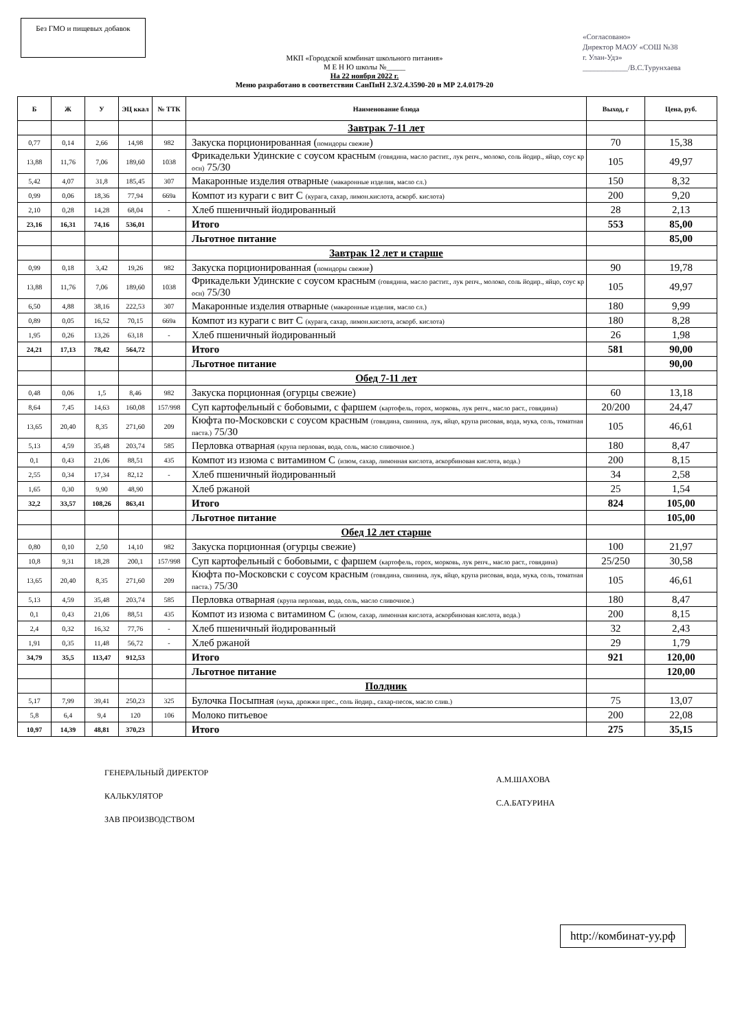Без ГМО и пищевых добавок
«Согласовано»
Директор МАОУ «СОШ №38
г. Улан-Удэ»
____________/В.С.Турунхаева
МКП «Городской комбинат школьного питания»
М Е Н Ю школы №_____
На 22 ноября 2022 г.
Меню разработано в соответствии СанПиН 2.3/2.4.3590-20 и МР 2.4.0179-20
| Б | Ж | У | ЭЦ ккал | № ТТК | Наименование блюда | Выход, г | Цена, руб. |
| --- | --- | --- | --- | --- | --- | --- | --- |
| | | | | | Завтрак 7-11 лет | | |
| 0,77 | 0,14 | 2,66 | 14,98 | 982 | Закуска порционированная ( помидоры свежие ) | 70 | 15,38 |
| 13,88 | 11,76 | 7,06 | 189,60 | 1038 | Фрикадельки Удинские с соусом красным (говядина, масло растит., лук репч., молоко, соль йодир., яйцо, соус кр осн) 75/30 | 105 | 49,97 |
| 5,42 | 4,07 | 31,8 | 185,45 | 307 | Макаронные изделия отварные (макаронные изделия, масло сл.) | 150 | 8,32 |
| 0,99 | 0,06 | 18,36 | 77,94 | 669а | Компот из кураги с вит С (курага, сахар, лимон.кислота, аскорб. кислота) | 200 | 9,20 |
| 2,10 | 0,28 | 14,28 | 68,04 | - | Хлеб пшеничный йодированный | 28 | 2,13 |
| 23,16 | 16,31 | 74,16 | 536,01 | | Итого | 553 | 85,00 |
| | | | | | Льготное питание | | 85,00 |
| | | | | | Завтрак 12 лет и старше | | |
| 0,99 | 0,18 | 3,42 | 19,26 | 982 | Закуска порционированная ( помидоры свежие ) | 90 | 19,78 |
| 13,88 | 11,76 | 7,06 | 189,60 | 1038 | Фрикадельки Удинские с соусом красным (говядина, масло растит., лук репч., молоко, соль йодир., яйцо, соус кр осн) 75/30 | 105 | 49,97 |
| 6,50 | 4,88 | 38,16 | 222,53 | 307 | Макаронные изделия отварные (макаронные изделия, масло сл.) | 180 | 9,99 |
| 0,89 | 0,05 | 16,52 | 70,15 | 669а | Компот из кураги с вит С (курага, сахар, лимон.кислота, аскорб. кислота) | 180 | 8,28 |
| 1,95 | 0,26 | 13,26 | 63,18 | - | Хлеб пшеничный йодированный | 26 | 1,98 |
| 24,21 | 17,13 | 78,42 | 564,72 | | Итого | 581 | 90,00 |
| | | | | | Льготное питание | | 90,00 |
| | | | | | Обед 7-11 лет | | |
| 0,48 | 0,06 | 1,5 | 8,46 | 982 | Закуска порционная (огурцы свежие) | 60 | 13,18 |
| 8,64 | 7,45 | 14,63 | 160,08 | 157/998 | Суп картофельный с бобовыми, с фаршем (картофель, горох, морковь, лук репч., масло раст., говядина) | 20/200 | 24,47 |
| 13,65 | 20,40 | 8,35 | 271,60 | 209 | Кюфта по-Московски с соусом красным (говядина, свинина, лук, яйцо, крупа рисовая, вода, мука, соль, томатная паста.) 75/30 | 105 | 46,61 |
| 5,13 | 4,59 | 35,48 | 203,74 | 585 | Перловка отварная (крупа перловая, вода, соль, масло сливочное.) | 180 | 8,47 |
| 0,1 | 0,43 | 21,06 | 88,51 | 435 | Компот из изюма с витамином С (изюм, сахар, лимонная кислота, аскорбиновая кислота, вода.) | 200 | 8,15 |
| 2,55 | 0,34 | 17,34 | 82,12 | - | Хлеб пшеничный йодированный | 34 | 2,58 |
| 1,65 | 0,30 | 9,90 | 48,90 | | Хлеб ржаной | 25 | 1,54 |
| 32,2 | 33,57 | 108,26 | 863,41 | | Итого | 824 | 105,00 |
| | | | | | Льготное питание | | 105,00 |
| | | | | | Обед 12 лет старше | | |
| 0,80 | 0,10 | 2,50 | 14,10 | 982 | Закуска порционная (огурцы свежие) | 100 | 21,97 |
| 10,8 | 9,31 | 18,28 | 200,1 | 157/998 | Суп картофельный с бобовыми, с фаршем (картофель, горох, морковь, лук репч., масло раст., говядина) | 25/250 | 30,58 |
| 13,65 | 20,40 | 8,35 | 271,60 | 209 | Кюфта по-Московски с соусом красным (говядина, свинина, лук, яйцо, крупа рисовая, вода, мука, соль, томатная паста.) 75/30 | 105 | 46,61 |
| 5,13 | 4,59 | 35,48 | 203,74 | 585 | Перловка отварная (крупа перловая, вода, соль, масло сливочное.) | 180 | 8,47 |
| 0,1 | 0,43 | 21,06 | 88,51 | 435 | Компот из изюма с витамином С (изюм, сахар, лимонная кислота, аскорбиновая кислота, вода.) | 200 | 8,15 |
| 2,4 | 0,32 | 16,32 | 77,76 | - | Хлеб пшеничный йодированный | 32 | 2,43 |
| 1,91 | 0,35 | 11,48 | 56,72 | - | Хлеб ржаной | 29 | 1,79 |
| 34,79 | 35,5 | 113,47 | 912,53 | | Итого | 921 | 120,00 |
| | | | | | Льготное питание | | 120,00 |
| | | | | | Полдник | | |
| 5,17 | 7,99 | 39,41 | 250,23 | 325 | Булочка Посыпная (мука, дрожжи прес., соль йодир., сахар-песок, масло слив.) | 75 | 13,07 |
| 5,8 | 6,4 | 9,4 | 120 | 106 | Молоко питьевое | 200 | 22,08 |
| 10,97 | 14,39 | 48,81 | 370,23 | | Итого | 275 | 35,15 |
ГЕНЕРАЛЬНЫЙ ДИРЕКТОР
КАЛЬКУЛЯТОР
ЗАВ ПРОИЗВОДСТВОМ
А.М.ШАХОВА
С.А.БАТУРИНА
http://комбинат-уу.рф